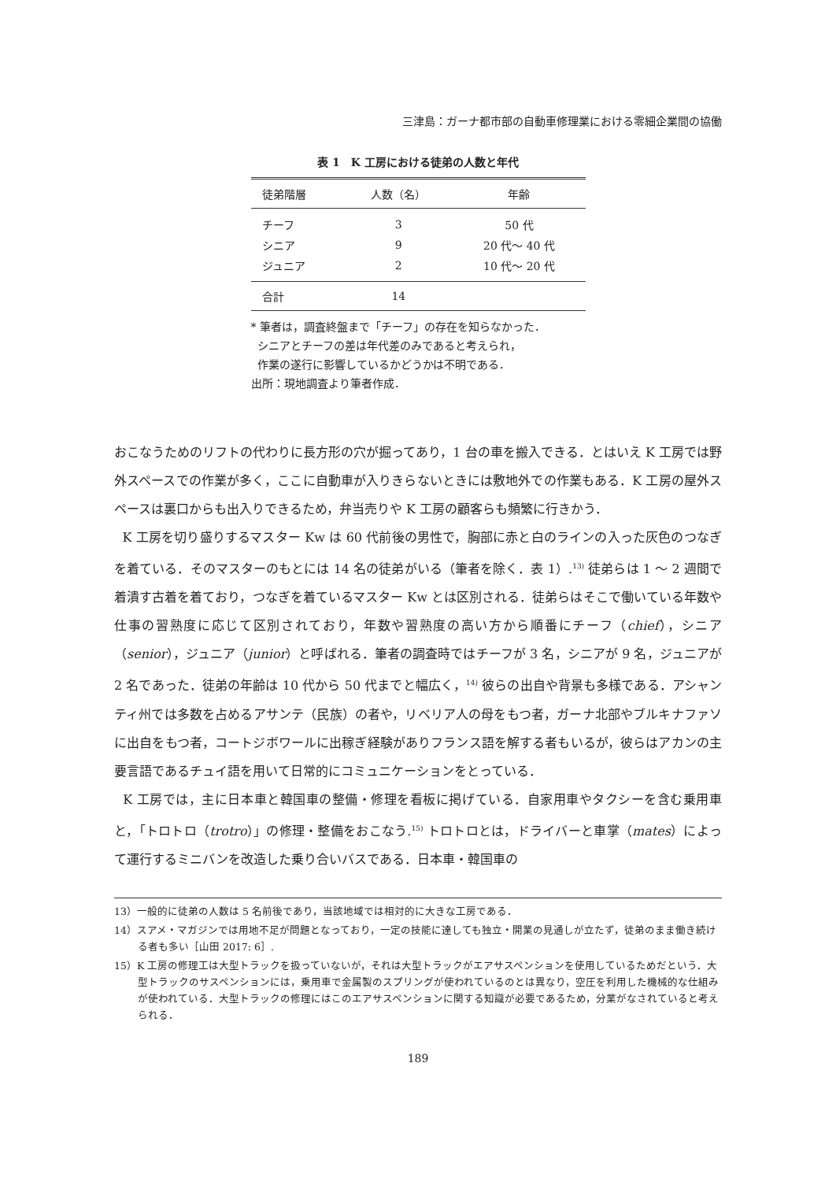三津島：ガーナ都市部の自動車修理業における零細企業間の協働
表 1　K 工房における徒弟の人数と年代
| 徒弟階層 | 人数（名） | 年齢 |
| --- | --- | --- |
| チーフ | 3 | 50 代 |
| シニア | 9 | 20 代～ 40 代 |
| ジュニア | 2 | 10 代～ 20 代 |
| 合計 | 14 | |
* 筆者は，調査終盤まで「チーフ」の存在を知らなかった．
シニアとチーフの差は年代差のみであると考えられ，
作業の遂行に影響しているかどうかは不明である．
出所：現地調査より筆者作成．
おこなうためのリフトの代わりに長方形の穴が掘ってあり，1 台の車を搬入できる．とはいえ K 工房では野外スペースでの作業が多く，ここに自動車が入りきらないときには敷地外での作業もある．K 工房の屋外スペースは裏口からも出入りできるため，弁当売りや K 工房の顧客らも頻繁に行きかう．
K 工房を切り盛りするマスター Kw は 60 代前後の男性で，胸部に赤と白のラインの入った灰色のつなぎを着ている．そのマスターのもとには 14 名の徒弟がいる（筆者を除く．表 1）.<sup>13)</sup> 徒弟らは 1 ～ 2 週間で着潰す古着を着ており，つなぎを着ているマスター Kw とは区別される．徒弟らはそこで働いている年数や仕事の習熟度に応じて区別されており，年数や習熟度の高い方から順番にチーフ（chief），シニア（senior），ジュニア（junior）と呼ばれる．筆者の調査時ではチーフが 3 名，シニアが 9 名，ジュニアが 2 名であった．徒弟の年齢は 10 代から 50 代までと幅広く，<sup>14)</sup> 彼らの出自や背景も多様である．アシャンティ州では多数を占めるアサンテ（民族）の者や，リベリア人の母をもつ者，ガーナ北部やブルキナファソに出自をもつ者，コートジボワールに出稼ぎ経験がありフランス語を解する者もいるが，彼らはアカンの主要言語であるチュイ語を用いて日常的にコミュニケーションをとっている．
K 工房では，主に日本車と韓国車の整備・修理を看板に掲げている．自家用車やタクシーを含む乗用車と，「トロトロ（trotro）」の修理・整備をおこなう.<sup>15)</sup> トロトロとは，ドライバーと車掌（mates）によって運行するミニバンを改造した乗り合いバスである．日本車・韓国車の
13）一般的に徒弟の人数は 5 名前後であり，当該地域では相対的に大きな工房である．
14）スアメ・マガジンでは用地不足が問題となっており，一定の技能に達しても独立・開業の見通しが立たず，徒弟のまま働き続ける者も多い［山田 2017: 6］.
15）K 工房の修理工は大型トラックを扱っていないが，それは大型トラックがエアサスペンションを使用しているためだという．大型トラックのサスペンションには，乗用車で金属製のスプリングが使われているのとは異なり，空圧を利用した機械的な仕組みが使われている．大型トラックの修理にはこのエアサスペンションに関する知識が必要であるため，分業がなされていると考えられる．
189